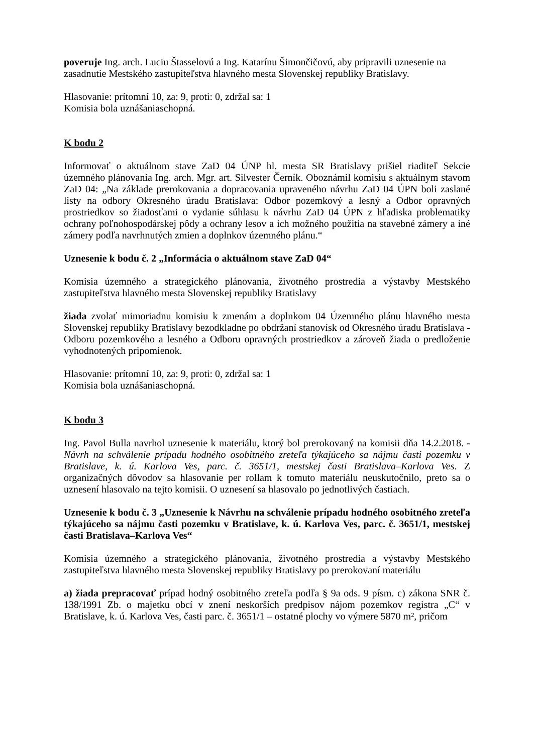poveruje Ing. arch. Luciu Štasselovú a Ing. Katarínu Šimončičovú, aby pripravili uznesenie na zasadnutie Mestského zastupiteľstva hlavného mesta Slovenskej republiky Bratislavy.
Hlasovanie: prítomní 10, za: 9, proti: 0, zdržal sa: 1
Komisia bola uznášaniaschopná.
K bodu 2
Informovať o aktuálnom stave ZaD 04 ÚNP hl. mesta SR Bratislavy prišiel riaditeľ Sekcie územného plánovania Ing. arch. Mgr. art. Silvester Černík. Oboznámil komisiu s aktuálnym stavom ZaD 04: „Na základe prerokovania a dopracovania upraveného návrhu ZaD 04 ÚPN boli zaslané listy na odbory Okresného úradu Bratislava: Odbor pozemkový a lesný a Odbor opravných prostriedkov so žiadosťami o vydanie súhlasu k návrhu ZaD 04 ÚPN z hľadiska problematiky ochrany poľnohospodárskej pôdy a ochrany lesov a ich možného použitia na stavebné zámery a iné zámery podľa navrhnutých zmien a doplnkov územného plánu.“
Uznesenie k bodu č. 2 „Informácia o aktuálnom stave ZaD 04“
Komisia územného a strategického plánovania, životného prostredia a výstavby Mestského zastupiteľstva hlavného mesta Slovenskej republiky Bratislavy
žiada zvolať mimoriadnu komisiu k zmenám a doplnkom 04 Územného plánu hlavného mesta Slovenskej republiky Bratislavy bezodkladne po obdržaní stanovísk od Okresného úradu Bratislava - Odboru pozemkového a lesného a Odboru opravných prostriedkov a zároveň žiada o predloženie vyhodnotených pripomienok.
Hlasovanie: prítomní 10, za: 9, proti: 0, zdržal sa: 1
Komisia bola uznášaniaschopná.
K bodu 3
Ing. Pavol Bulla navrhol uznesenie k materiálu, ktorý bol prerokovaný na komisii dňa 14.2.2018. - Návrh na schválenie prípadu hodného osobitného zreteľa týkajúceho sa nájmu časti pozemku v Bratislave, k. ú. Karlova Ves, parc. č. 3651/1, mestskej časti Bratislava–Karlova Ves. Z organizačných dôvodov sa hlasovanie per rollam k tomuto materiálu neuskutočnilo, preto sa o uznesení hlasovalo na tejto komisii. O uznesení sa hlasovalo po jednotlivých častiach.
Uznesenie k bodu č. 3 „Uznesenie k Návrhu na schválenie prípadu hodného osobitného zreteľa týkajúceho sa nájmu časti pozemku v Bratislave, k. ú. Karlova Ves, parc. č. 3651/1, mestskej časti Bratislava–Karlova Ves“
Komisia územného a strategického plánovania, životného prostredia a výstavby Mestského zastupiteľstva hlavného mesta Slovenskej republiky Bratislavy po prerokovaní materiálu
a) žiada prepracovať prípad hodný osobitného zreteľa podľa § 9a ods. 9 písm. c) zákona SNR č. 138/1991 Zb. o majetku obcí v znení neskorších predpisov nájom pozemkov registra „C“ v Bratislave, k. ú. Karlova Ves, časti parc. č. 3651/1 – ostatné plochy vo výmere 5870 m², pričom